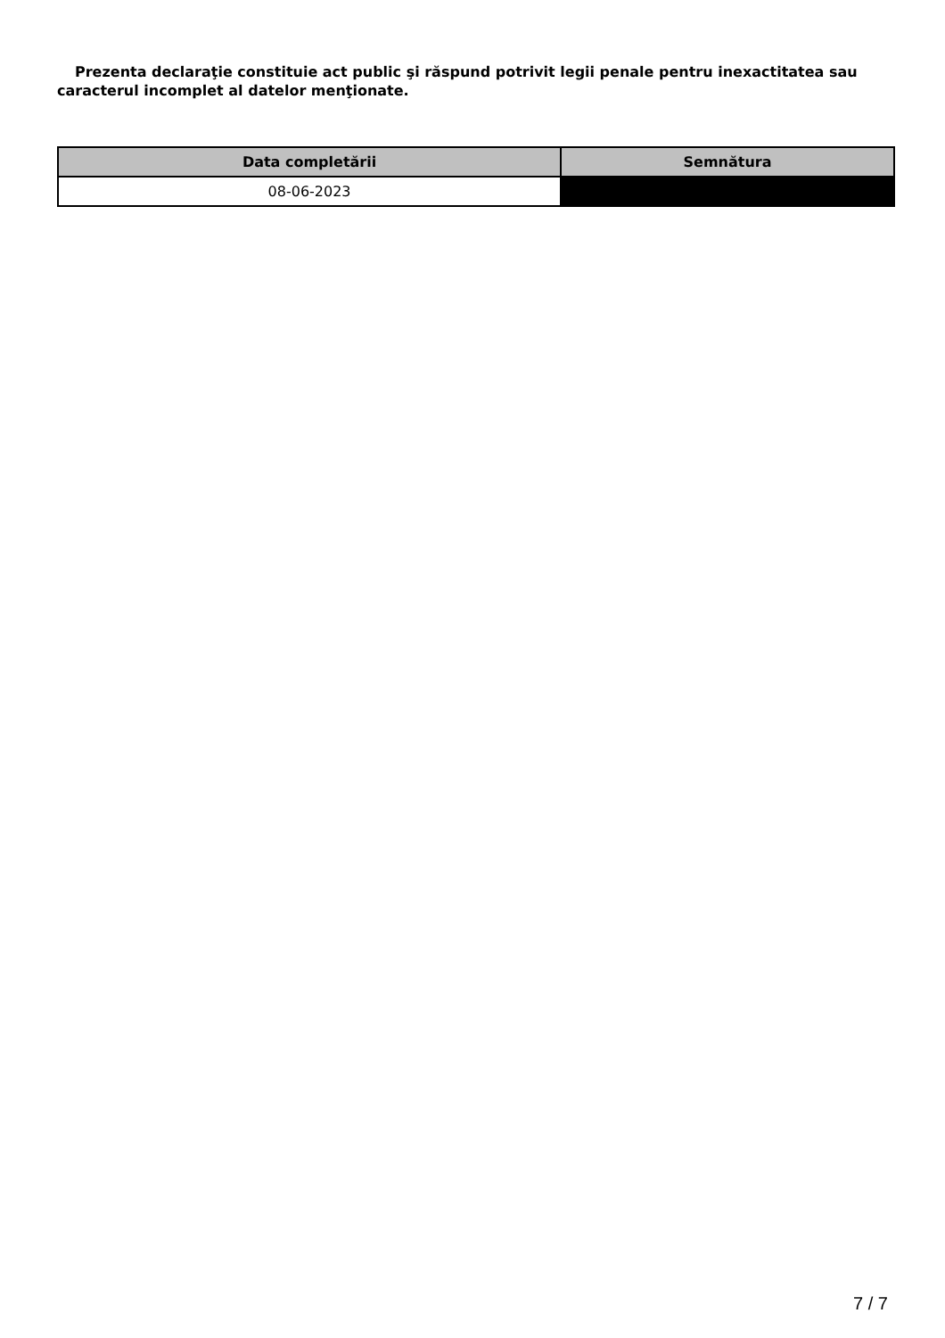Prezenta declaraţie constituie act public şi răspund potrivit legii penale pentru inexactitatea sau caracterul incomplet al datelor menţionate.
| Data completării | Semnătura |
| --- | --- |
| 08-06-2023 | |
7 / 7